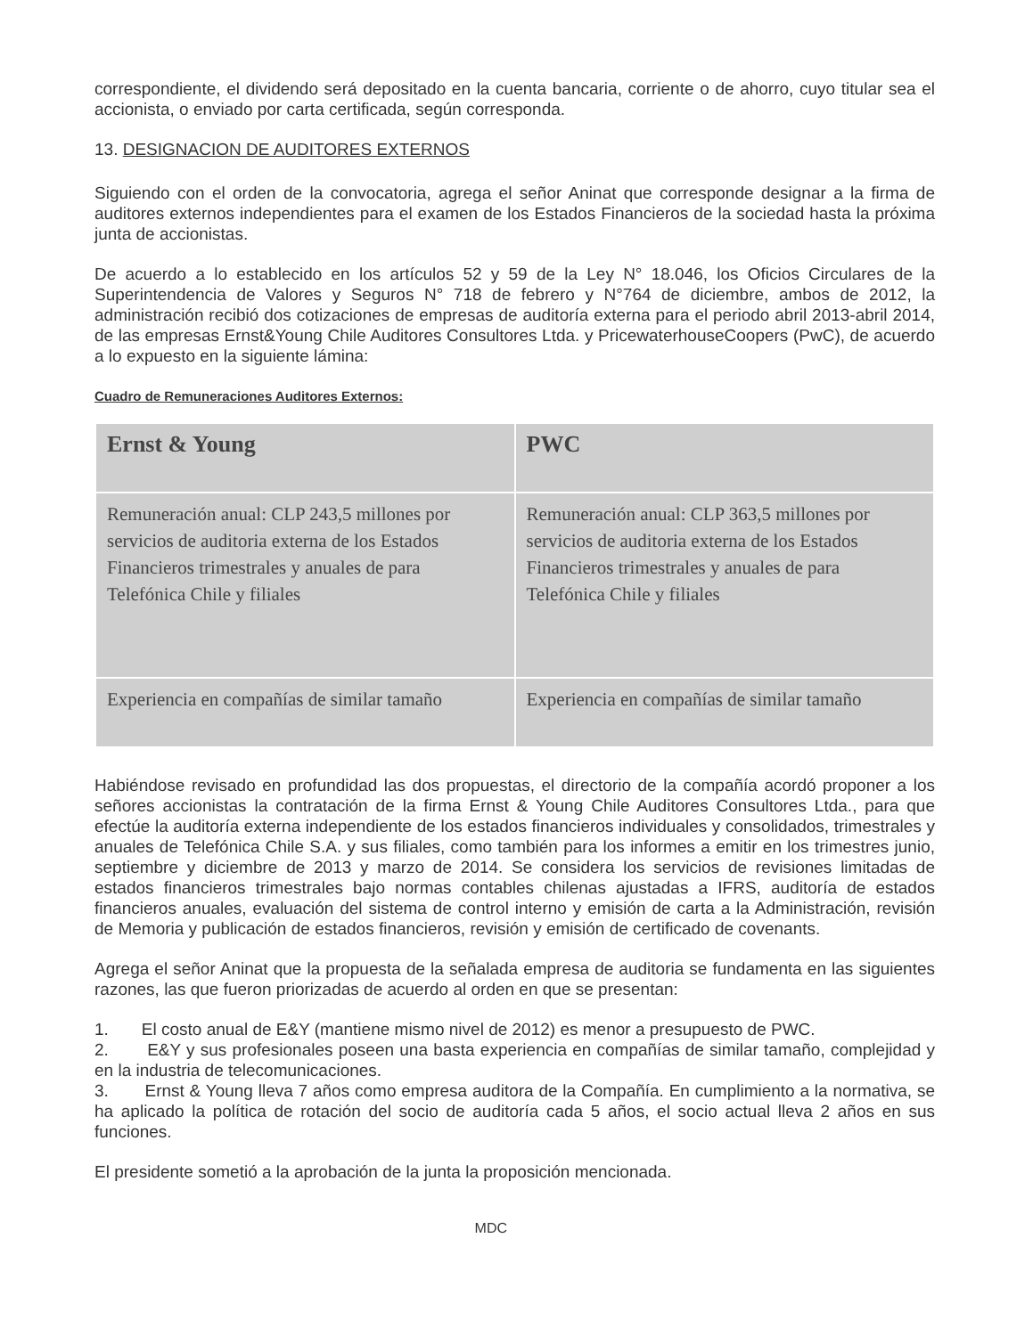correspondiente, el dividendo será depositado en la cuenta bancaria, corriente o de ahorro, cuyo titular sea el accionista, o enviado por carta certificada, según corresponda.
13. DESIGNACION DE AUDITORES EXTERNOS
Siguiendo con el orden de la convocatoria, agrega el señor Aninat que corresponde designar a la firma de auditores externos independientes para el examen de los Estados Financieros de la sociedad hasta la próxima junta de accionistas.
De acuerdo a lo establecido en los artículos 52 y 59 de la Ley N° 18.046, los Oficios Circulares de la Superintendencia de Valores y Seguros N° 718 de febrero y N°764 de diciembre, ambos de 2012, la administración recibió dos cotizaciones de empresas de auditoría externa para el periodo abril 2013-abril 2014, de las empresas Ernst&Young Chile Auditores Consultores Ltda. y PricewaterhouseCoopers (PwC), de acuerdo a lo expuesto en la siguiente lámina:
Cuadro de Remuneraciones Auditores Externos:
| Ernst & Young | PWC |
| --- | --- |
| Remuneración anual: CLP 243,5 millones por servicios de auditoria externa de los Estados Financieros trimestrales y anuales de para Telefónica Chile y filiales | Remuneración anual: CLP 363,5 millones por servicios de auditoria externa de los Estados Financieros trimestrales y anuales de para Telefónica Chile y filiales |
| Experiencia en compañías de similar tamaño | Experiencia en compañías de similar tamaño |
Habiéndose revisado en profundidad las dos propuestas, el directorio de la compañía acordó proponer a los señores accionistas la contratación de la firma Ernst & Young Chile Auditores Consultores Ltda., para que efectúe la auditoría externa independiente de los estados financieros individuales y consolidados, trimestrales y anuales de Telefónica Chile S.A. y sus filiales, como también para los informes a emitir en los trimestres junio, septiembre y diciembre de 2013 y marzo de 2014. Se considera los servicios de revisiones limitadas de estados financieros trimestrales bajo normas contables chilenas ajustadas a IFRS, auditoría de estados financieros anuales, evaluación del sistema de control interno y emisión de carta a la Administración, revisión de Memoria y publicación de estados financieros, revisión y emisión de certificado de covenants.
Agrega el señor Aninat que la propuesta de la señalada empresa de auditoria se fundamenta en las siguientes razones, las que fueron priorizadas de acuerdo al orden en que se presentan:
1. El costo anual de E&Y (mantiene mismo nivel de 2012) es menor a presupuesto de PWC.
2. E&Y y sus profesionales poseen una basta experiencia en compañías de similar tamaño, complejidad y en la industria de telecomunicaciones.
3. Ernst & Young lleva 7 años como empresa auditora de la Compañía. En cumplimiento a la normativa, se ha aplicado la política de rotación del socio de auditoría cada 5 años, el socio actual lleva 2 años en sus funciones.
El presidente sometió a la aprobación de la junta la proposición mencionada.
MDC